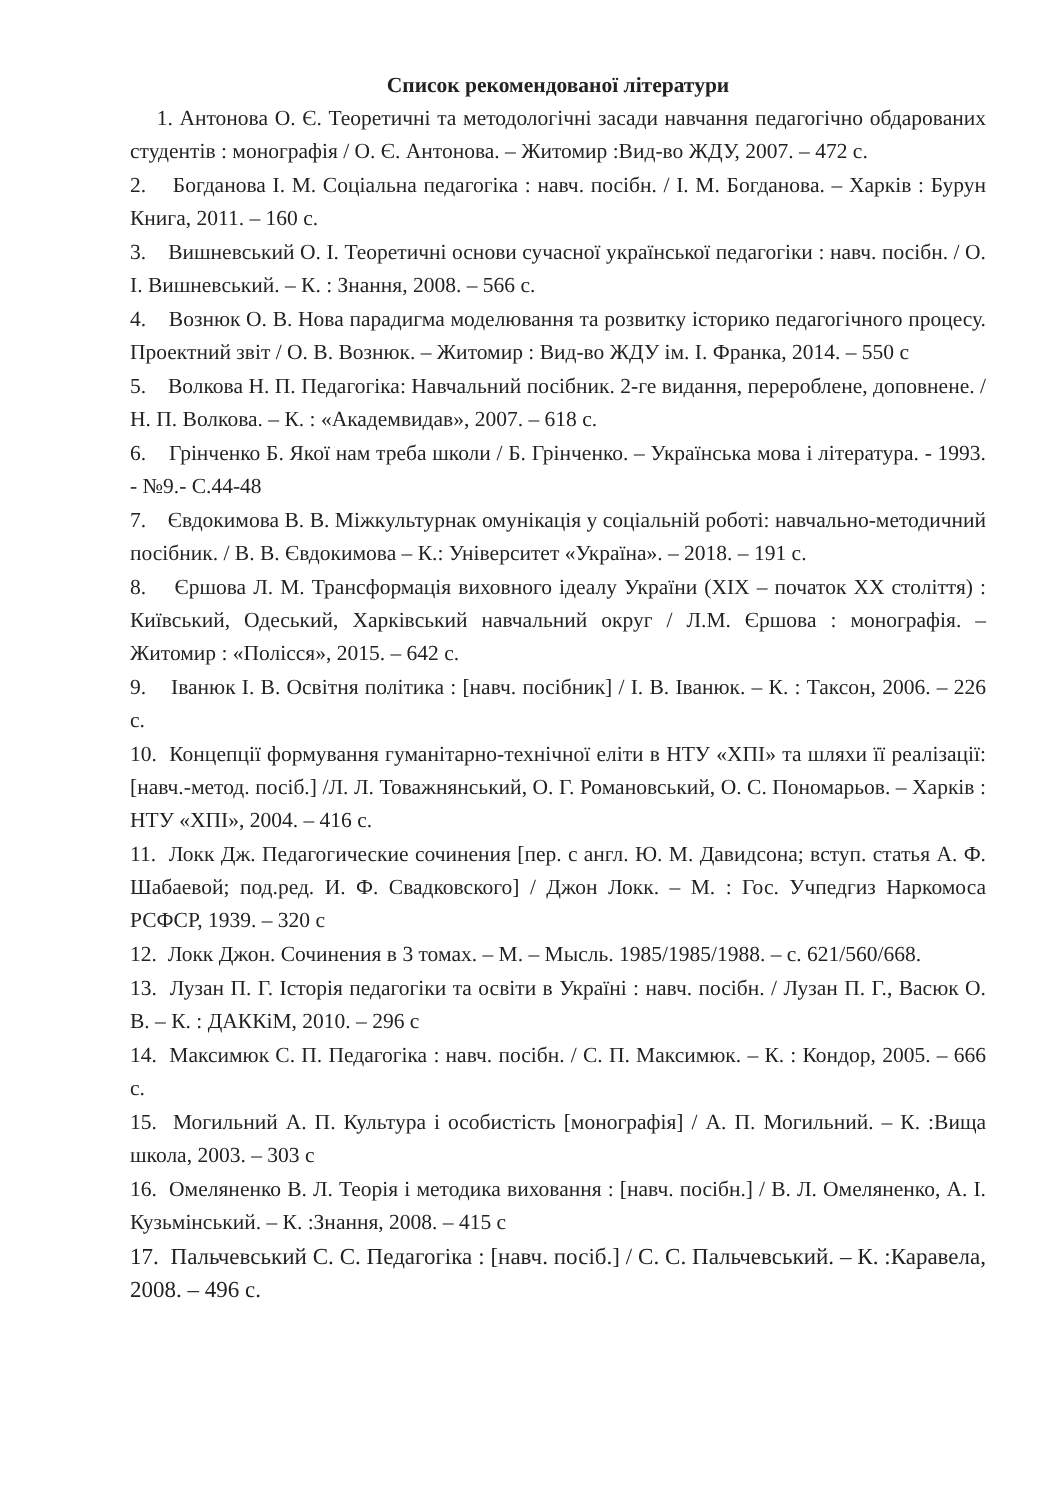Список рекомендованої літератури
1. Антонова О. Є. Теоретичні та методологічні засади навчання педагогічно обдарованих студентів : монографія / О. Є. Антонова. – Житомир :Вид-во ЖДУ, 2007. – 472 с.
2. Богданова І. М. Соціальна педагогіка : навч. посібн. / І. М. Богданова. – Харків : Бурун Книга, 2011. – 160 с.
3. Вишневський О. І. Теоретичні основи сучасної української педагогіки : навч. посібн. / О. І. Вишневський. – К. : Знання, 2008. – 566 с.
4. Вознюк О. В. Нова парадигма моделювання та розвитку історико педагогічного процесу. Проектний звіт / О. В. Вознюк. – Житомир : Вид-во ЖДУ ім. І. Франка, 2014. – 550 с
5. Волкова Н. П. Педагогіка: Навчальний посібник. 2-ге видання, перероблене, доповнене. / Н. П. Волкова. – К. : «Академвидав», 2007. – 618 с.
6. Грінченко Б. Якої нам треба школи / Б. Грінченко. – Українська мова і література. - 1993. - №9.- С.44-48
7. Євдокимова В. В. Міжкультурнак омунікація у соціальній роботі: навчально-методичний посібник. / В. В. Євдокимова – К.: Університет «Україна». – 2018. – 191 с.
8. Єршова Л. М. Трансформація виховного ідеалу України (XIX – початок XX століття) : Київський, Одеський, Харківський навчальний округ / Л.М. Єршова : монографія. – Житомир : «Полісся», 2015. – 642 с.
9. Іванюк І. В. Освітня політика : [навч. посібник] / І. В. Іванюк. – К. : Таксон, 2006. – 226 с.
10. Концепції формування гуманітарно-технічної еліти в НТУ «ХПІ» та шляхи її реалізації: [навч.-метод. посіб.] /Л. Л. Товажнянський, О. Г. Романовський, О. С. Пономарьов. – Харків : НТУ «ХПІ», 2004. – 416 с.
11. Локк Дж. Педагогические сочинения [пер. с англ. Ю. М. Давидсона; вступ. статья А. Ф. Шабаевой; под.ред. И. Ф. Свадковского] / Джон Локк. – М. : Гос. Учпедгиз Наркомоса РСФСР, 1939. – 320 с
12. Локк Джон. Сочинения в 3 томах. – М. – Мысль. 1985/1985/1988. – с. 621/560/668.
13. Лузан П. Г. Історія педагогіки та освіти в Україні : навч. посібн. / Лузан П. Г., Васюк О. В. – К. : ДАККіМ, 2010. – 296 с
14. Максимюк С. П. Педагогіка : навч. посібн. / С. П. Максимюк. – К. : Кондор, 2005. – 666 с.
15. Могильний А. П. Культура і особистість [монографія] / А. П. Могильний. – К. :Вища школа, 2003. – 303 с
16. Омеляненко В. Л. Теорія і методика виховання : [навч. посібн.] / В. Л. Омеляненко, А. І. Кузьмінський. – К. :Знання, 2008. – 415 с
17. Пальчевський С. С. Педагогіка : [навч. посіб.] / С. С. Пальчевський. – К. :Каравела, 2008. – 496 с.